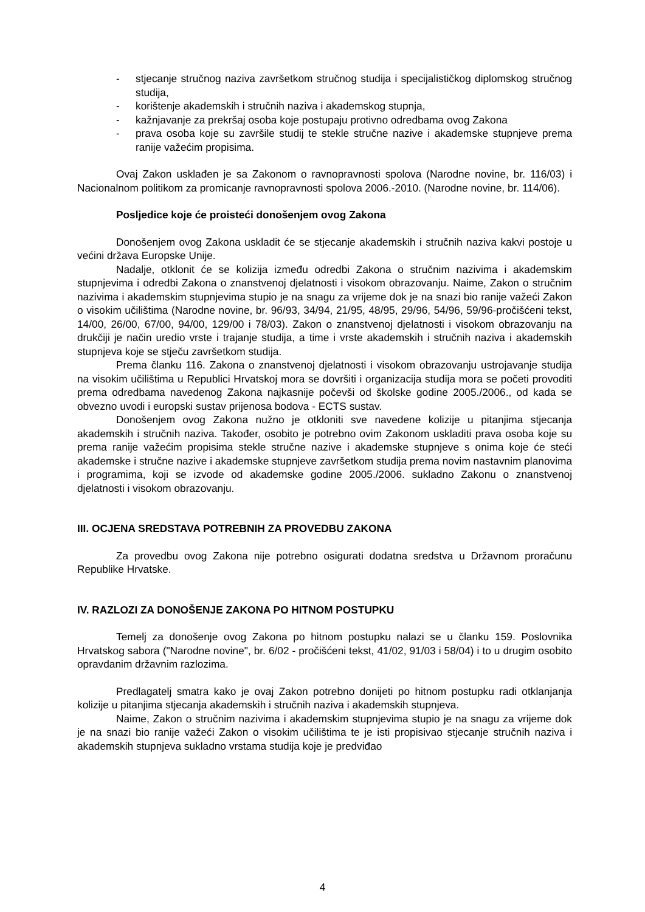- stjecanje stručnog naziva završetkom stručnog studija i specijalističkog diplomskog stručnog studija,
- korištenje akademskih i stručnih naziva i akademskog stupnja,
- kažnjavanje za prekršaj osoba koje postupaju protivno odredbama ovog Zakona
- prava osoba koje su završile studij te stekle stručne nazive i akademske stupnjeve prema ranije važećim propisima.
Ovaj Zakon usklađen je sa Zakonom o ravnopravnosti spolova (Narodne novine, br. 116/03) i Nacionalnom politikom za promicanje ravnopravnosti spolova 2006.-2010. (Narodne novine, br. 114/06).
Posljedice koje će proisteći donošenjem ovog Zakona
Donošenjem ovog Zakona uskladit će se stjecanje akademskih i stručnih naziva kakvi postoje u većini država Europske Unije.
Nadalje, otklonit će se kolizija između odredbi Zakona o stručnim nazivima i akademskim stupnjevima i odredbi Zakona o znanstvenoj djelatnosti i visokom obrazovanju. Naime, Zakon o stručnim nazivima i akademskim stupnjevima stupio je na snagu za vrijeme dok je na snazi bio ranije važeći Zakon o visokim učilištima (Narodne novine, br. 96/93, 34/94, 21/95, 48/95, 29/96, 54/96, 59/96-pročišćeni tekst, 14/00, 26/00, 67/00, 94/00, 129/00 i 78/03). Zakon o znanstvenoj djelatnosti i visokom obrazovanju na drukčiji je način uredio vrste i trajanje studija, a time i vrste akademskih i stručnih naziva i akademskih stupnjeva koje se stječu završetkom studija.
Prema članku 116. Zakona o znanstvenoj djelatnosti i visokom obrazovanju ustrojavanje studija na visokim učilištima u Republici Hrvatskoj mora se dovršiti i organizacija studija mora se početi provoditi prema odredbama navedenog Zakona najkasnije počevši od školske godine 2005./2006., od kada se obvezno uvodi i europski sustav prijenosa bodova - ECTS sustav.
Donošenjem ovog Zakona nužno je otkloniti sve navedene kolizije u pitanjima stjecanja akademskih i stručnih naziva. Također, osobito je potrebno ovim Zakonom uskladiti prava osoba koje su prema ranije važećim propisima stekle stručne nazive i akademske stupnjeve s onima koje će steći akademske i stručne nazive i akademske stupnjeve završetkom studija prema novim nastavnim planovima i programima, koji se izvode od akademske godine 2005./2006. sukladno Zakonu o znanstvenoj djelatnosti i visokom obrazovanju.
III. OCJENA SREDSTAVA POTREBNIH ZA PROVEDBU ZAKONA
Za provedbu ovog Zakona nije potrebno osigurati dodatna sredstva u Državnom proračunu Republike Hrvatske.
IV. RAZLOZI ZA DONOŠENJE ZAKONA PO HITNOM POSTUPKU
Temelj za donošenje ovog Zakona po hitnom postupku nalazi se u članku 159. Poslovnika Hrvatskog sabora ("Narodne novine", br. 6/02 - pročišćeni tekst, 41/02, 91/03 i 58/04) i to u drugim osobito opravdanim državnim razlozima.
Predlagatelj smatra kako je ovaj Zakon potrebno donijeti po hitnom postupku radi otklanjanja kolizije u pitanjima stjecanja akademskih i stručnih naziva i akademskih stupnjeva.
Naime, Zakon o stručnim nazivima i akademskim stupnjevima stupio je na snagu za vrijeme dok je na snazi bio ranije važeći Zakon o visokim učilištima te je isti propisivao stjecanje stručnih naziva i akademskih stupnjeva sukladno vrstama studija koje je predviđao
4